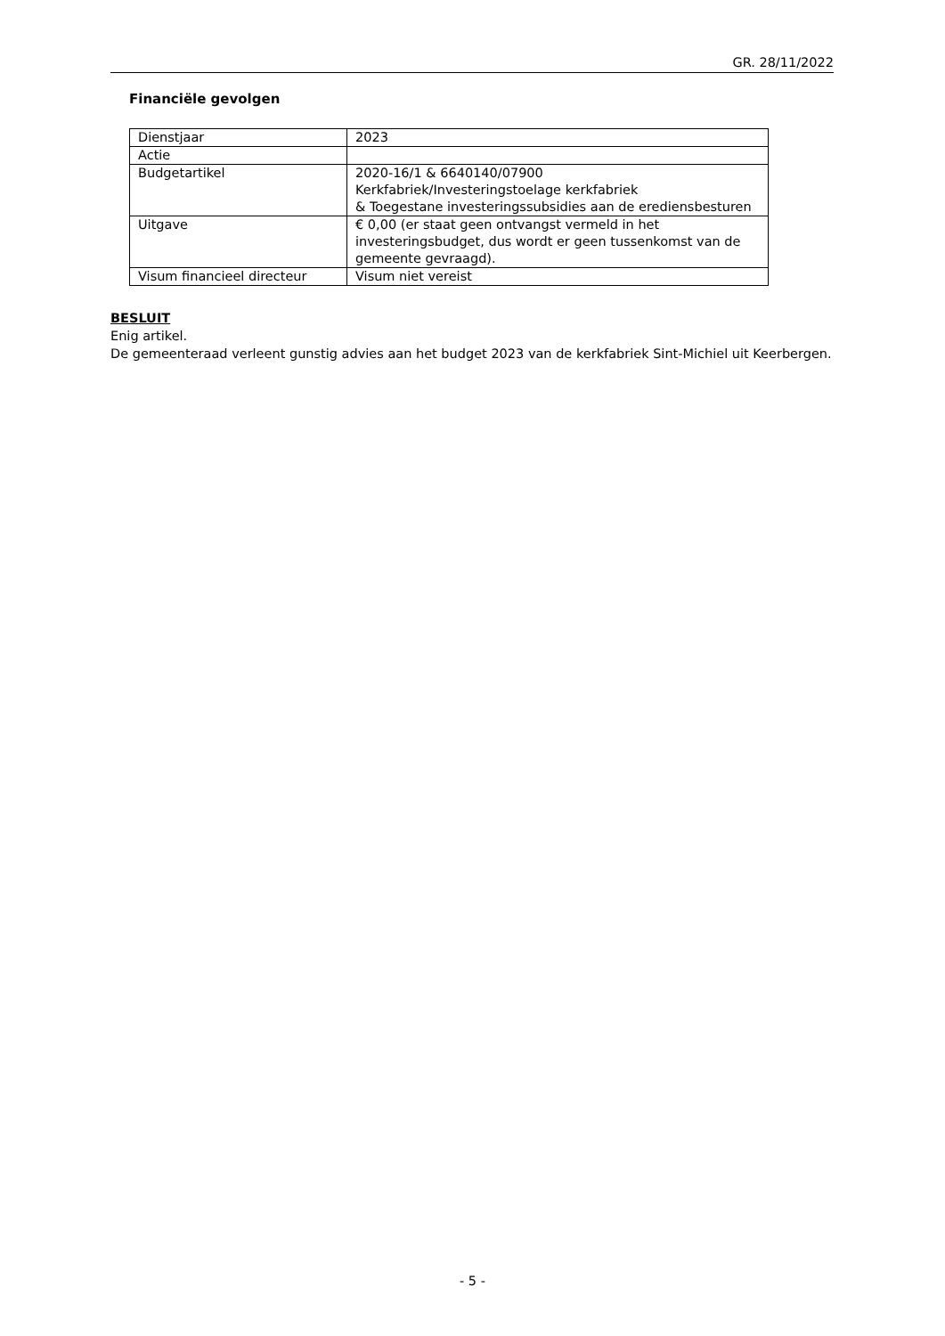GR. 28/11/2022
Financiële gevolgen
| Dienstjaar | 2023 |
| Actie | |
| Budgetartikel | 2020-16/1 & 6640140/07900 Kerkfabriek/Investeringstoelage kerkfabriek & Toegestane investeringssubsidies aan de erediensbesturen |
| Uitgave | € 0,00 (er staat geen ontvangst vermeld in het investeringsbudget, dus wordt er geen tussenkomst van de gemeente gevraagd). |
| Visum financieel directeur | Visum niet vereist |
BESLUIT
Enig artikel.
De gemeenteraad verleent gunstig advies aan het budget 2023 van de kerkfabriek Sint-Michiel uit Keerbergen.
- 5 -